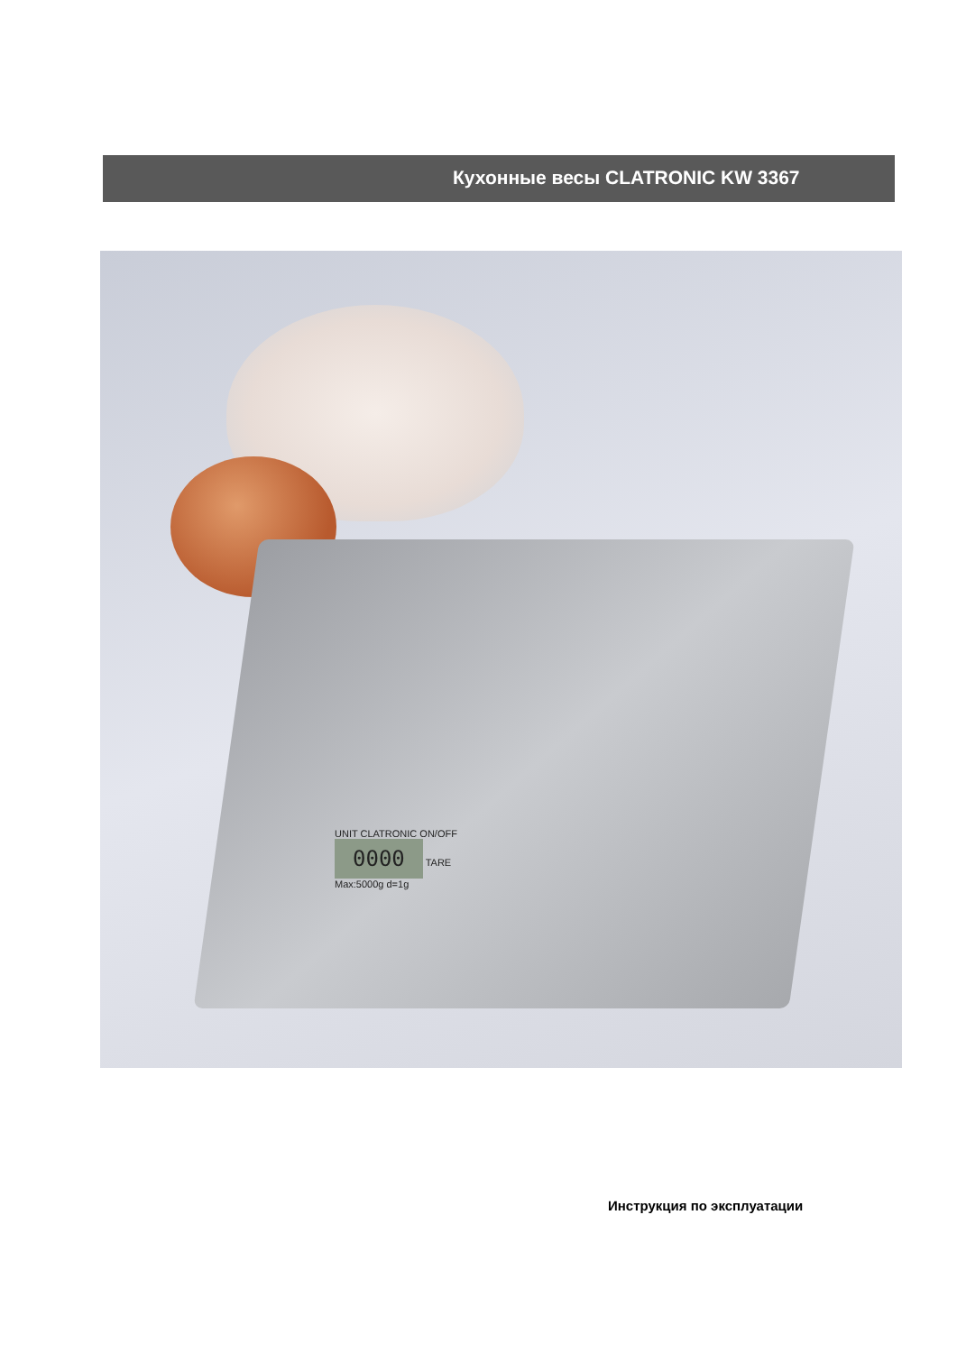Кухонные весы CLATRONIC KW 3367
UNIT CLATRONIC ON/OFF
0000 TARE
Max:5000g d=1g
Инструкция по эксплуатации